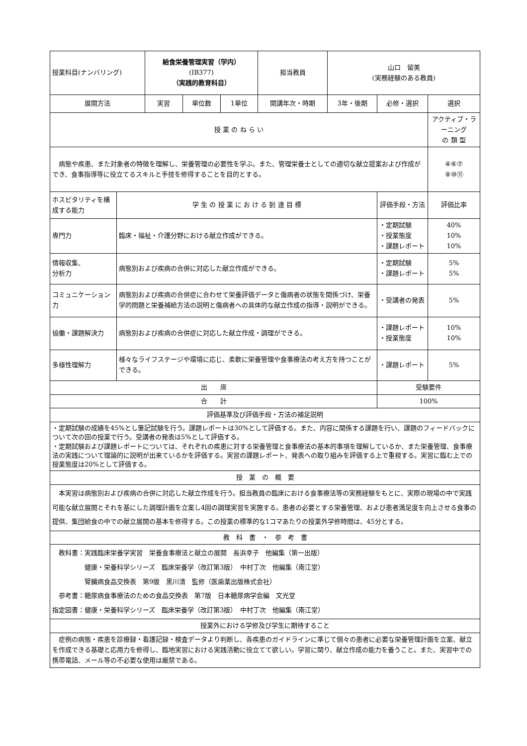| 授業科目(ナンバリング) | | 給食栄養管理実習（学内） (IB377) （実践的教育科目） | | | 担当教員 | 山口 留美 (実務経験のある教員) | | |
| 展開方法 | | 実習 | 単位数 | 1単位 | 開講年次・時期 | 3年・後期 | 必修・選択 | 選択 |
| 授 業 の ね ら い | | | | | | | | アクティブ・ラーニング の 類 型 |
| 病態や疾患、また対象者の特徴を理解し、栄養管理の必要性を学ぶ。また、管理栄養士としての適切な献立提案および作成ができ、食事指導等に役立てるスキルと手技を修得することを目的とする。 | | | | | | | | ④⑥⑦ ⑧⑩⑪ |
| ホスピタリティを構成する能力 | 学 生 の 授 業 に お け る 到 達 目 標 | | | | | | 評価手段・方法 | 評価比率 |
| 専門力 | 臨床・福祉・介護分野における献立作成ができる。 | | | | | | ・定期試験 ・授業態度 ・課題レポート | 40% 10% 10% |
| 情報収集、 分析力 | 病態別および疾病の合併に対応した献立作成ができる。 | | | | | | ・定期試験 ・課題レポート | 5% 5% |
| コミュニケーション力 | 病態別および疾病の合併症に合わせて栄養評価データと傷病者の状態を関係づけ、栄養学的問題と栄養補給方法の説明と傷病者への具体的な献立作成の指導・説明ができる。 | | | | | | ・受講者の発表 | 5% |
| 協働・課題解決力 | 病態別および疾病の合併症に対応した献立作成・調理ができる。 | | | | | | ・課題レポート ・授業態度 | 10% 10% |
| 多様性理解力 | 様々なライフステージや環境に応じ、柔軟に栄養管理や食事療法の考え方を持つことができる。 | | | | | | ・課題レポート | 5% |
| 出 席 | | | | | | | 受験要件 | |
| 合 計 | | | | | | | 100% | |
| 評価基準及び評価手段・方法の補足説明 | | | | | | | | |
| ・定期試験の成績を45%とし筆記試験を行う。課題レポートは30%として評価する。また、内容に関係する課題を行い、課題のフィードバックについて次の回の授業で行う。受講者の発表は5%として評価する。 ・定期試験および課題レポートについては、それぞれの疾患に対する栄養管理と食事療法の基本的事項を理解しているか、また栄養管理、食事療法の実践について理論的に説明が出来ているかを評価する。実習の課題レポート、発表への取り組みを評価する上で重視する。実習に臨む上での授業態度は20%として評価する。 | | | | | | | | |
| 授 業 の 概 要 | | | | | | | | |
| 本実習は病態別および疾病の合併に対応した献立作成を行う。担当教員の臨床における食事療法等の実務経験をもとに、実際の現場の中で実践可能な献立展開とそれを基にした調理計画を立案し4回の調理実習を実施する。患者の必要とする栄養管理、および患者満足度を向上させる食事の提供、集団給食の中での献立展開の基本を修得する。この授業の標準的な1コマあたりの授業外学修時間は、45分とする。 | | | | | | | | |
| 教 科 書 ・ 参 考 書 | | | | | | | | |
| 教科書：実践臨床栄養学実習 栄養食事療法と献立の展開 長浜幸子 他編集（第一出版） 健康・栄養科学シリーズ 臨床栄養学（改訂第3版） 中村丁次 他編集（南江堂） 腎臓病食品交換表 第9版 黒川清 監修（医歯薬出版株式会社） 参考書：糖尿病食事療法のための食品交換表 第7版 日本糖尿病学会編 文光堂 指定図書：健康・栄養科学シリーズ 臨床栄養学（改訂第3版） 中村丁次 他編集（南江堂） | | | | | | | | |
| 授業外における学修及び学生に期待すること | | | | | | | | |
| 症例の病態・疾患を診療録・看護記録・検査データより判断し、各疾患のガイドラインに準じて個々の患者に必要な栄養管理計画を立案、献立を作成できる基礎と応用力を修得し、臨地実習における実践活動に役立てて欲しい。学習に関り、献立作成の能力を養うこと。また、実習中での携帯電話、メール等の不必要な使用は厳禁である。 | | | | | | | | |